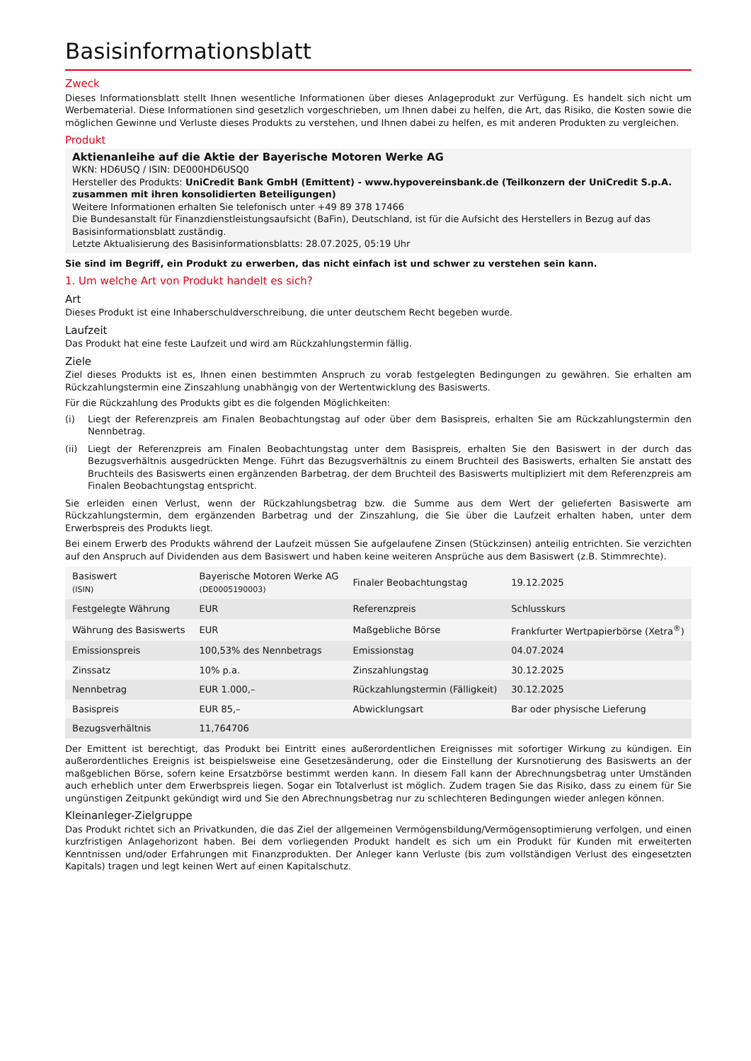Basisinformationsblatt
Zweck
Dieses Informationsblatt stellt Ihnen wesentliche Informationen über dieses Anlageprodukt zur Verfügung. Es handelt sich nicht um Werbematerial. Diese Informationen sind gesetzlich vorgeschrieben, um Ihnen dabei zu helfen, die Art, das Risiko, die Kosten sowie die möglichen Gewinne und Verluste dieses Produkts zu verstehen, und Ihnen dabei zu helfen, es mit anderen Produkten zu vergleichen.
Produkt
Aktienanleihe auf die Aktie der Bayerische Motoren Werke AG
WKN: HD6USQ / ISIN: DE000HD6USQ0
Hersteller des Produkts: UniCredit Bank GmbH (Emittent) - www.hypovereinsbank.de (Teilkonzern der UniCredit S.p.A. zusammen mit ihren konsolidierten Beteiligungen)
Weitere Informationen erhalten Sie telefonisch unter +49 89 378 17466
Die Bundesanstalt für Finanzdienstleistungsaufsicht (BaFin), Deutschland, ist für die Aufsicht des Herstellers in Bezug auf das Basisinformationsblatt zuständig.
Letzte Aktualisierung des Basisinformationsblatts: 28.07.2025, 05:19 Uhr
Sie sind im Begriff, ein Produkt zu erwerben, das nicht einfach ist und schwer zu verstehen sein kann.
1. Um welche Art von Produkt handelt es sich?
Art
Dieses Produkt ist eine Inhaberschuldverschreibung, die unter deutschem Recht begeben wurde.
Laufzeit
Das Produkt hat eine feste Laufzeit und wird am Rückzahlungstermin fällig.
Ziele
Ziel dieses Produkts ist es, Ihnen einen bestimmten Anspruch zu vorab festgelegten Bedingungen zu gewähren. Sie erhalten am Rückzahlungstermin eine Zinszahlung unabhängig von der Wertentwicklung des Basiswerts.
Für die Rückzahlung des Produkts gibt es die folgenden Möglichkeiten:
(i) Liegt der Referenzpreis am Finalen Beobachtungstag auf oder über dem Basispreis, erhalten Sie am Rückzahlungstermin den Nennbetrag.
(ii) Liegt der Referenzpreis am Finalen Beobachtungstag unter dem Basispreis, erhalten Sie den Basiswert in der durch das Bezugsverhältnis ausgedrückten Menge. Führt das Bezugsverhältnis zu einem Bruchteil des Basiswerts, erhalten Sie anstatt des Bruchteils des Basiswerts einen ergänzenden Barbetrag, der dem Bruchteil des Basiswerts multipliziert mit dem Referenzpreis am Finalen Beobachtungstag entspricht.
Sie erleiden einen Verlust, wenn der Rückzahlungsbetrag bzw. die Summe aus dem Wert der gelieferten Basiswerte am Rückzahlungstermin, dem ergänzenden Barbetrag und der Zinszahlung, die Sie über die Laufzeit erhalten haben, unter dem Erwerbspreis des Produkts liegt.
Bei einem Erwerb des Produkts während der Laufzeit müssen Sie aufgelaufene Zinsen (Stückzinsen) anteilig entrichten. Sie verzichten auf den Anspruch auf Dividenden aus dem Basiswert und haben keine weiteren Ansprüche aus dem Basiswert (z.B. Stimmrechte).
| Basiswert (ISIN) | Bayerische Motoren Werke AG (DE0005190003) | Finaler Beobachtungstag | 19.12.2025 |
| Festgelegte Währung | EUR | Referenzpreis | Schlusskurs |
| Währung des Basiswerts | EUR | Maßgebliche Börse | Frankfurter Wertpapierbörse (Xetra<sup>®</sup>) |
| Emissionspreis | 100,53% des Nennbetrags | Emissionstag | 04.07.2024 |
| Zinssatz | 10% p.a. | Zinszahlungstag | 30.12.2025 |
| Nennbetrag | EUR 1.000,– | Rückzahlungstermin (Fälligkeit) | 30.12.2025 |
| Basispreis | EUR 85,– | Abwicklungsart | Bar oder physische Lieferung |
| Bezugsverhältnis | 11,764706 | | |
Der Emittent ist berechtigt, das Produkt bei Eintritt eines außerordentlichen Ereignisses mit sofortiger Wirkung zu kündigen. Ein außerordentliches Ereignis ist beispielsweise eine Gesetzesänderung, oder die Einstellung der Kursnotierung des Basiswerts an der maßgeblichen Börse, sofern keine Ersatzbörse bestimmt werden kann. In diesem Fall kann der Abrechnungsbetrag unter Umständen auch erheblich unter dem Erwerbspreis liegen. Sogar ein Totalverlust ist möglich. Zudem tragen Sie das Risiko, dass zu einem für Sie ungünstigen Zeitpunkt gekündigt wird und Sie den Abrechnungsbetrag nur zu schlechteren Bedingungen wieder anlegen können.
Kleinanleger-Zielgruppe
Das Produkt richtet sich an Privatkunden, die das Ziel der allgemeinen Vermögensbildung/Vermögensoptimierung verfolgen, und einen kurzfristigen Anlagehorizont haben. Bei dem vorliegenden Produkt handelt es sich um ein Produkt für Kunden mit erweiterten Kenntnissen und/oder Erfahrungen mit Finanzprodukten. Der Anleger kann Verluste (bis zum vollständigen Verlust des eingesetzten Kapitals) tragen und legt keinen Wert auf einen Kapitalschutz.